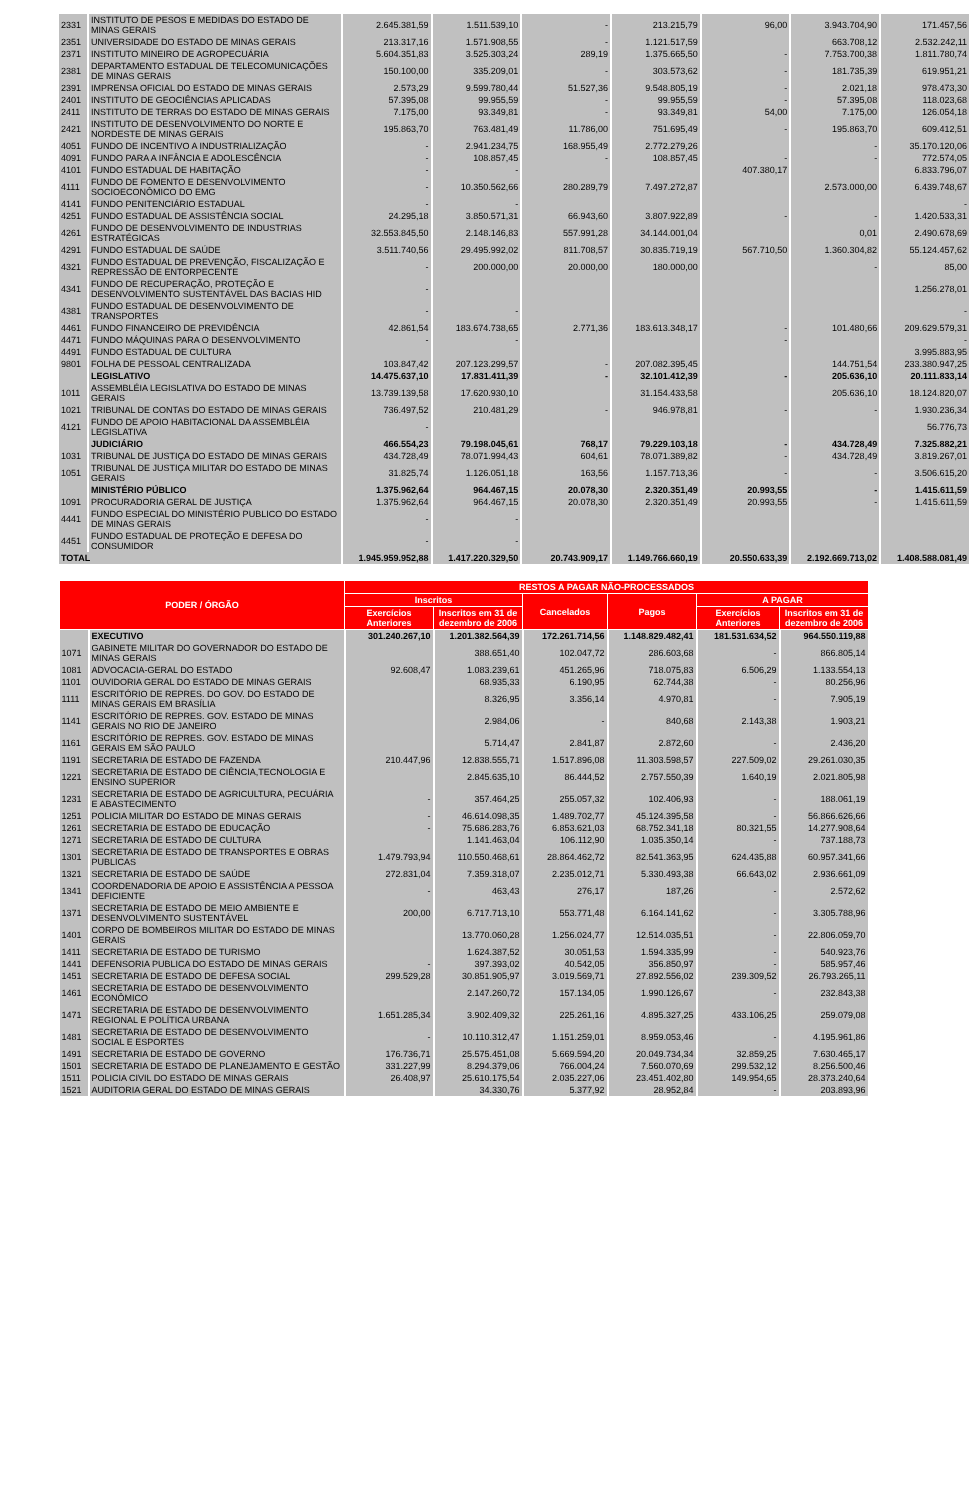| 2331 | INSTITUTO DE PESOS E MEDIDAS DO ESTADO DE MINAS GERAIS | 2.645.381,59 | 1.511.539,10 | - | 213.215,79 | 96,00 | 3.943.704,90 | 171.457,56 |
| 2351 | UNIVERSIDADE DO ESTADO DE MINAS GERAIS | 213.317,16 | 1.571.908,55 | - | 1.121.517,59 | | 663.708,12 | 2.532.242,11 |
| 2371 | INSTITUTO MINEIRO DE AGROPECUÁRIA | 5.604.351,83 | 3.525.303,24 | 289,19 | 1.375.665,50 | - | 7.753.700,38 | 1.811.780,74 |
| 2381 | DEPARTAMENTO ESTADUAL DE TELECOMUNICAÇÕES DE MINAS GERAIS | 150.100,00 | 335.209,01 | - | 303.573,62 | - | 181.735,39 | 619.951,21 |
| 2391 | IMPRENSA OFICIAL DO ESTADO DE MINAS GERAIS | 2.573,29 | 9.599.780,44 | 51.527,36 | 9.548.805,19 | - | 2.021,18 | 978.473,30 |
| 2401 | INSTITUTO DE GEOCIÊNCIAS APLICADAS | 57.395,08 | 99.955,59 | - | 99.955,59 | - | 57.395,08 | 118.023,68 |
| 2411 | INSTITUTO DE TERRAS DO ESTADO DE MINAS GERAIS | 7.175,00 | 93.349,81 | - | 93.349,81 | 54,00 | 7.175,00 | 126.054,18 |
| 2421 | INSTITUTO DE DESENVOLVIMENTO DO NORTE E NORDESTE DE MINAS GERAIS | 195.863,70 | 763.481,49 | 11.786,00 | 751.695,49 | - | 195.863,70 | 609.412,51 |
| 4051 | FUNDO DE INCENTIVO A INDUSTRIALIZAÇÃO | - | 2.941.234,75 | 168.955,49 | 2.772.279,26 | | - | 35.170.120,06 |
| 4091 | FUNDO PARA A INFÂNCIA E ADOLESCÊNCIA | - | 108.857,45 | - | 108.857,45 | - | - | 772.574,05 |
| 4101 | FUNDO ESTADUAL DE HABITAÇÃO | - | - | | | 407.380,17 | | 6.833.796,07 |
| 4111 | FUNDO DE FOMENTO E DESENVOLVIMENTO SOCIOECONÔMICO DO EMG | - | 10.350.562,66 | 280.289,79 | 7.497.272,87 | | 2.573.000,00 | 6.439.748,67 |
| 4141 | FUNDO PENITENCIÁRIO ESTADUAL | - | - | | | | | - |
| 4251 | FUNDO ESTADUAL DE ASSISTÊNCIA SOCIAL | 24.295,18 | 3.850.571,31 | 66.943,60 | 3.807.922,89 | - | - | 1.420.533,31 |
| 4261 | FUNDO DE DESENVOLVIMENTO DE INDUSTRIAS ESTRATÉGICAS | 32.553.845,50 | 2.148.146,83 | 557.991,28 | 34.144.001,04 | | 0,01 | 2.490.678,69 |
| 4291 | FUNDO ESTADUAL DE SAÚDE | 3.511.740,56 | 29.495.992,02 | 811.708,57 | 30.835.719,19 | 567.710,50 | 1.360.304,82 | 55.124.457,62 |
| 4321 | FUNDO ESTADUAL DE PREVENÇÃO, FISCALIZAÇÃO E REPRESSÃO DE ENTORPECENTE | - | 200.000,00 | 20.000,00 | 180.000,00 | | - | 85,00 |
| 4341 | FUNDO DE RECUPERAÇÃO, PROTEÇÃO E DESENVOLVIMENTO SUSTENTÁVEL DAS BACIAS HID | - | | | | | | 1.256.278,01 |
| 4381 | FUNDO ESTADUAL DE DESENVOLVIMENTO DE TRANSPORTES | - | - | | | | | - |
| 4461 | FUNDO FINANCEIRO DE PREVIDÊNCIA | 42.861,54 | 183.674.738,65 | 2.771,36 | 183.613.348,17 | - | 101.480,66 | 209.629.579,31 |
| 4471 | FUNDO MÁQUINAS PARA O DESENVOLVIMENTO | - | - | | | - | | - |
| 4491 | FUNDO ESTADUAL DE CULTURA | | | | | | | 3.995.883,95 |
| 9801 | FOLHA DE PESSOAL CENTRALIZADA | 103.847,42 | 207.123.299,57 | - | 207.082.395,45 | | 144.751,54 | 233.380.947,25 |
| | LEGISLATIVO | 14.475.637,10 | 17.831.411,39 | - | 32.101.412,39 | - | 205.636,10 | 20.111.833,14 |
| 1011 | ASSEMBLÉIA LEGISLATIVA DO ESTADO DE MINAS GERAIS | 13.739.139,58 | 17.620.930,10 | | 31.154.433,58 | | 205.636,10 | 18.124.820,07 |
| 1021 | TRIBUNAL DE CONTAS DO ESTADO DE MINAS GERAIS | 736.497,52 | 210.481,29 | - | 946.978,81 | - | - | 1.930.236,34 |
| 4121 | FUNDO DE APOIO HABITACIONAL DA ASSEMBLÉIA LEGISLATIVA | - | | | | | | 56.776,73 |
| | JUDICIÁRIO | 466.554,23 | 79.198.045,61 | 768,17 | 79.229.103,18 | - | 434.728,49 | 7.325.882,21 |
| 1031 | TRIBUNAL DE JUSTIÇA DO ESTADO DE MINAS GERAIS | 434.728,49 | 78.071.994,43 | 604,61 | 78.071.389,82 | - | 434.728,49 | 3.819.267,01 |
| 1051 | TRIBUNAL DE JUSTIÇA MILITAR DO ESTADO DE MINAS GERAIS | 31.825,74 | 1.126.051,18 | 163,56 | 1.157.713,36 | - | - | 3.506.615,20 |
| | MINISTÉRIO PÚBLICO | 1.375.962,64 | 964.467,15 | 20.078,30 | 2.320.351,49 | 20.993,55 | - | 1.415.611,59 |
| 1091 | PROCURADORIA GERAL DE JUSTIÇA | 1.375.962,64 | 964.467,15 | 20.078,30 | 2.320.351,49 | 20.993,55 | - | 1.415.611,59 |
| 4441 | FUNDO ESPECIAL DO MINISTÉRIO PUBLICO DO ESTADO DE MINAS GERAIS | - | - | | | | | |
| 4451 | FUNDO ESTADUAL DE PROTEÇÃO E DEFESA DO CONSUMIDOR | - | - | | | | | |
| TOTAL | | 1.945.959.952,88 | 1.417.220.329,50 | 20.743.909,17 | 1.149.766.660,19 | 20.550.633,39 | 2.192.669.713,02 | 1.408.588.081,49 |
| PODER / ÓRGÃO | | RESTOS A PAGAR NÃO-PROCESSADOS | | | | | |
| --- | --- | --- | --- | --- | --- | --- | --- |
| | | Inscritos | | Cancelados | Pagos | A PAGAR | |
| | | Exercícios Anteriores | Inscritos em 31 de dezembro de 2006 | | | Exercícios Anteriores | Inscritos em 31 de dezembro de 2006 |
| | EXECUTIVO | 301.240.267,10 | 1.201.382.564,39 | 172.261.714,56 | 1.148.829.482,41 | 181.531.634,52 | 964.550.119,88 |
| 1071 | GABINETE MILITAR DO GOVERNADOR DO ESTADO DE MINAS GERAIS | | 388.651,40 | 102.047,72 | 286.603,68 | - | 866.805,14 |
| 1081 | ADVOCACIA-GERAL DO ESTADO | 92.608,47 | 1.083.239,61 | 451.265,96 | 718.075,83 | 6.506,29 | 1.133.554,13 |
| 1101 | OUVIDORIA GERAL DO ESTADO DE MINAS GERAIS | | 68.935,33 | 6.190,95 | 62.744,38 | - | 80.256,96 |
| 1111 | ESCRITÓRIO DE REPRES. DO GOV. DO ESTADO DE MINAS GERAIS EM BRASÍLIA | | 8.326,95 | 3.356,14 | 4.970,81 | - | 7.905,19 |
| 1141 | ESCRITÓRIO DE REPRES. GOV. ESTADO DE MINAS GERAIS NO RIO DE JANEIRO | | 2.984,06 | - | 840,68 | 2.143,38 | 1.903,21 |
| 1161 | ESCRITÓRIO DE REPRES. GOV. ESTADO DE MINAS GERAIS EM SÃO PAULO | | 5.714,47 | 2.841,87 | 2.872,60 | - | 2.436,20 |
| 1191 | SECRETARIA DE ESTADO DE FAZENDA | 210.447,96 | 12.838.555,71 | 1.517.896,08 | 11.303.598,57 | 227.509,02 | 29.261.030,35 |
| 1221 | SECRETARIA DE ESTADO DE CIÊNCIA,TECNOLOGIA E ENSINO SUPERIOR | | 2.845.635,10 | 86.444,52 | 2.757.550,39 | 1.640,19 | 2.021.805,98 |
| 1231 | SECRETARIA DE ESTADO DE AGRICULTURA, PECUÁRIA E ABASTECIMENTO | - | 357.464,25 | 255.057,32 | 102.406,93 | - | 188.061,19 |
| 1251 | POLICIA MILITAR DO ESTADO DE MINAS GERAIS | - | 46.614.098,35 | 1.489.702,77 | 45.124.395,58 | - | 56.866.626,66 |
| 1261 | SECRETARIA DE ESTADO DE EDUCAÇÃO | - | 75.686.283,76 | 6.853.621,03 | 68.752.341,18 | 80.321,55 | 14.277.908,64 |
| 1271 | SECRETARIA DE ESTADO DE CULTURA | | 1.141.463,04 | 106.112,90 | 1.035.350,14 | - | 737.188,73 |
| 1301 | SECRETARIA DE ESTADO DE TRANSPORTES E OBRAS PUBLICAS | 1.479.793,94 | 110.550.468,61 | 28.864.462,72 | 82.541.363,95 | 624.435,88 | 60.957.341,66 |
| 1321 | SECRETARIA DE ESTADO DE SAÚDE | 272.831,04 | 7.359.318,07 | 2.235.012,71 | 5.330.493,38 | 66.643,02 | 2.936.661,09 |
| 1341 | COORDENADORIA DE APOIO E ASSISTÊNCIA A PESSOA DEFICIENTE | - | 463,43 | 276,17 | 187,26 | - | 2.572,62 |
| 1371 | SECRETARIA DE ESTADO DE MEIO AMBIENTE E DESENVOLVIMENTO SUSTENTÁVEL | 200,00 | 6.717.713,10 | 553.771,48 | 6.164.141,62 | - | 3.305.788,96 |
| 1401 | CORPO DE BOMBEIROS MILITAR DO ESTADO DE MINAS GERAIS | | 13.770.060,28 | 1.256.024,77 | 12.514.035,51 | - | 22.806.059,70 |
| 1411 | SECRETARIA DE ESTADO DE TURISMO | | 1.624.387,52 | 30.051,53 | 1.594.335,99 | - | 540.923,76 |
| 1441 | DEFENSORIA PUBLICA DO ESTADO DE MINAS GERAIS | - | 397.393,02 | 40.542,05 | 356.850,97 | - | 585.957,46 |
| 1451 | SECRETARIA DE ESTADO DE DEFESA SOCIAL | 299.529,28 | 30.851.905,97 | 3.019.569,71 | 27.892.556,02 | 239.309,52 | 26.793.265,11 |
| 1461 | SECRETARIA DE ESTADO DE DESENVOLVIMENTO ECONÔMICO | | 2.147.260,72 | 157.134,05 | 1.990.126,67 | - | 232.843,38 |
| 1471 | SECRETARIA DE ESTADO DE DESENVOLVIMENTO REGIONAL E POLÍTICA URBANA | 1.651.285,34 | 3.902.409,32 | 225.261,16 | 4.895.327,25 | 433.106,25 | 259.079,08 |
| 1481 | SECRETARIA DE ESTADO DE DESENVOLVIMENTO SOCIAL E ESPORTES | - | 10.110.312,47 | 1.151.259,01 | 8.959.053,46 | - | 4.195.961,86 |
| 1491 | SECRETARIA DE ESTADO DE GOVERNO | 176.736,71 | 25.575.451,08 | 5.669.594,20 | 20.049.734,34 | 32.859,25 | 7.630.465,17 |
| 1501 | SECRETARIA DE ESTADO DE PLANEJAMENTO E GESTÃO | 331.227,99 | 8.294.379,06 | 766.004,24 | 7.560.070,69 | 299.532,12 | 8.256.500,46 |
| 1511 | POLICIA CIVIL DO ESTADO DE MINAS GERAIS | 26.408,97 | 25.610.175,54 | 2.035.227,06 | 23.451.402,80 | 149.954,65 | 28.373.240,64 |
| 1521 | AUDITORIA GERAL DO ESTADO DE MINAS GERAIS | | 34.330,76 | 5.377,92 | 28.952,84 | - | 203.893,96 |